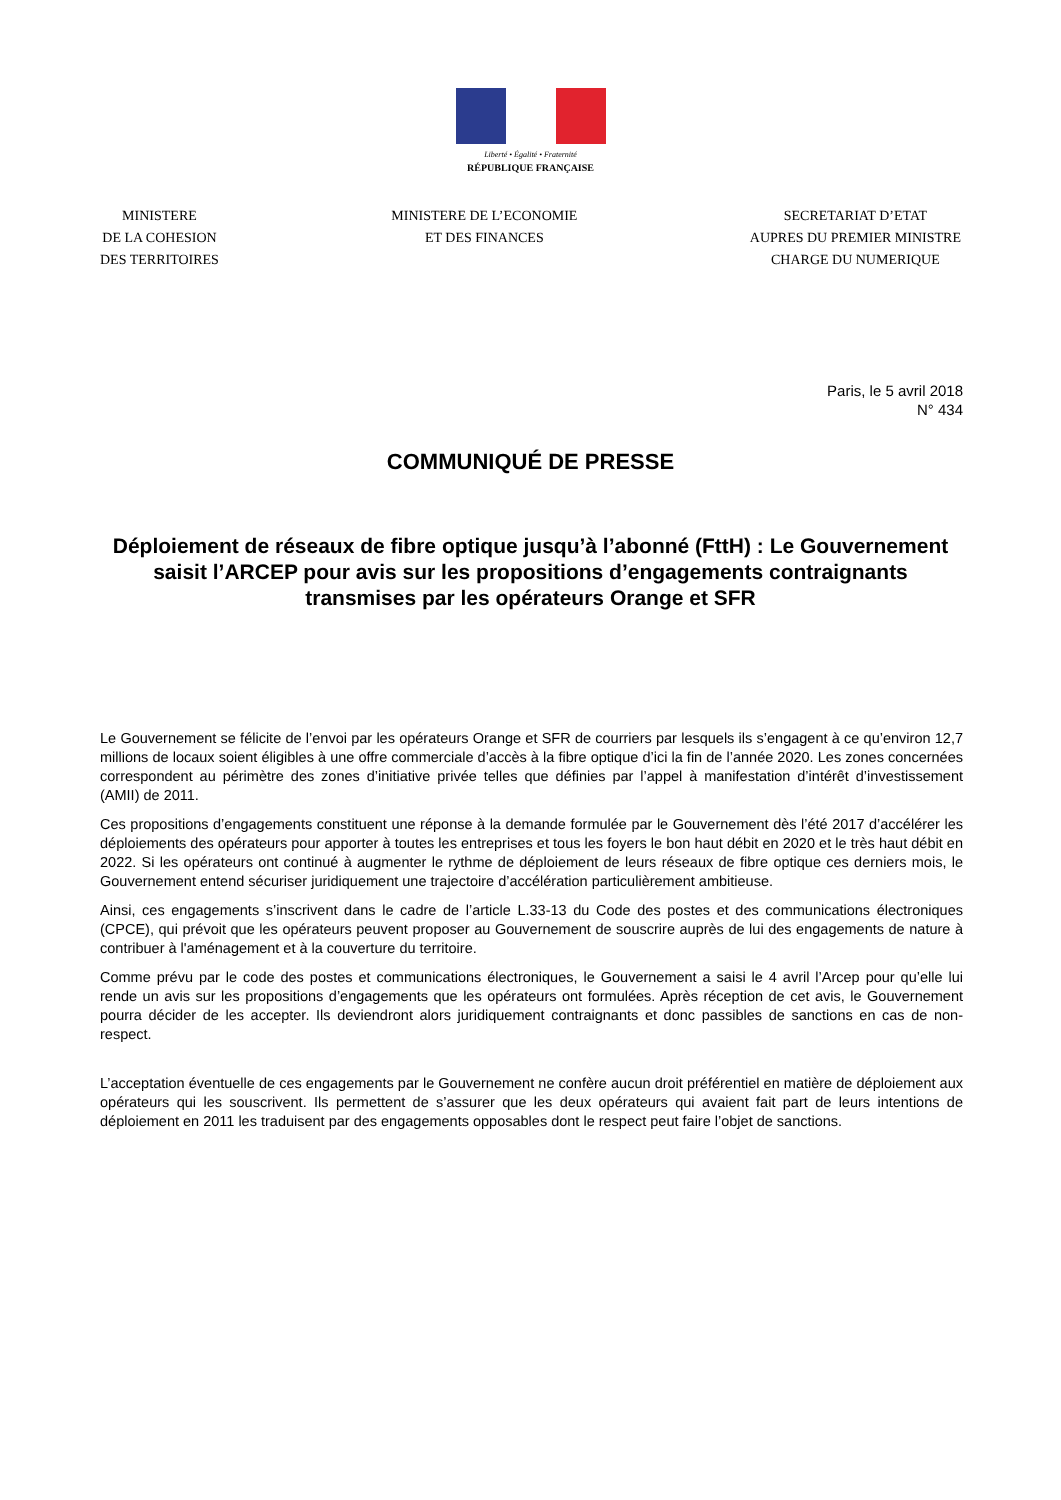Liberté • Égalité • Fraternité
RÉPUBLIQUE FRANÇAISE
MINISTERE
DE LA COHESION
DES TERRITOIRES
MINISTERE DE L’ECONOMIE
ET DES FINANCES
SECRETARIAT D’ETAT
AUPRES DU PREMIER MINISTRE
CHARGE DU NUMERIQUE
Paris, le 5 avril 2018
N° 434
COMMUNIQUÉ DE PRESSE
Déploiement de réseaux de fibre optique jusqu’à l’abonné (FttH) : Le Gouvernement saisit l’ARCEP pour avis sur les propositions d’engagements contraignants transmises par les opérateurs Orange et SFR
Le Gouvernement se félicite de l’envoi par les opérateurs Orange et SFR de courriers par lesquels ils s’engagent à ce qu’environ 12,7 millions de locaux soient éligibles à une offre commerciale d’accès à la fibre optique d’ici la fin de l’année 2020. Les zones concernées correspondent au périmètre des zones d’initiative privée telles que définies par l’appel à manifestation d’intérêt d’investissement (AMII) de 2011.
Ces propositions d’engagements constituent une réponse à la demande formulée par le Gouvernement dès l’été 2017 d’accélérer les déploiements des opérateurs pour apporter à toutes les entreprises et tous les foyers le bon haut débit en 2020 et le très haut débit en 2022. Si les opérateurs ont continué à augmenter le rythme de déploiement de leurs réseaux de fibre optique ces derniers mois, le Gouvernement entend sécuriser juridiquement une trajectoire d’accélération particulièrement ambitieuse.
Ainsi, ces engagements s’inscrivent dans le cadre de l’article L.33-13 du Code des postes et des communications électroniques (CPCE), qui prévoit que les opérateurs peuvent proposer au Gouvernement de souscrire auprès de lui des engagements de nature à contribuer à l'aménagement et à la couverture du territoire.
Comme prévu par le code des postes et communications électroniques, le Gouvernement a saisi le 4 avril l’Arcep pour qu’elle lui rende un avis sur les propositions d’engagements que les opérateurs ont formulées. Après réception de cet avis, le Gouvernement pourra décider de les accepter. Ils deviendront alors juridiquement contraignants et donc passibles de sanctions en cas de non-respect.
L’acceptation éventuelle de ces engagements par le Gouvernement ne confère aucun droit préférentiel en matière de déploiement aux opérateurs qui les souscrivent. Ils permettent de s’assurer que les deux opérateurs qui avaient fait part de leurs intentions de déploiement en 2011 les traduisent par des engagements opposables dont le respect peut faire l’objet de sanctions.